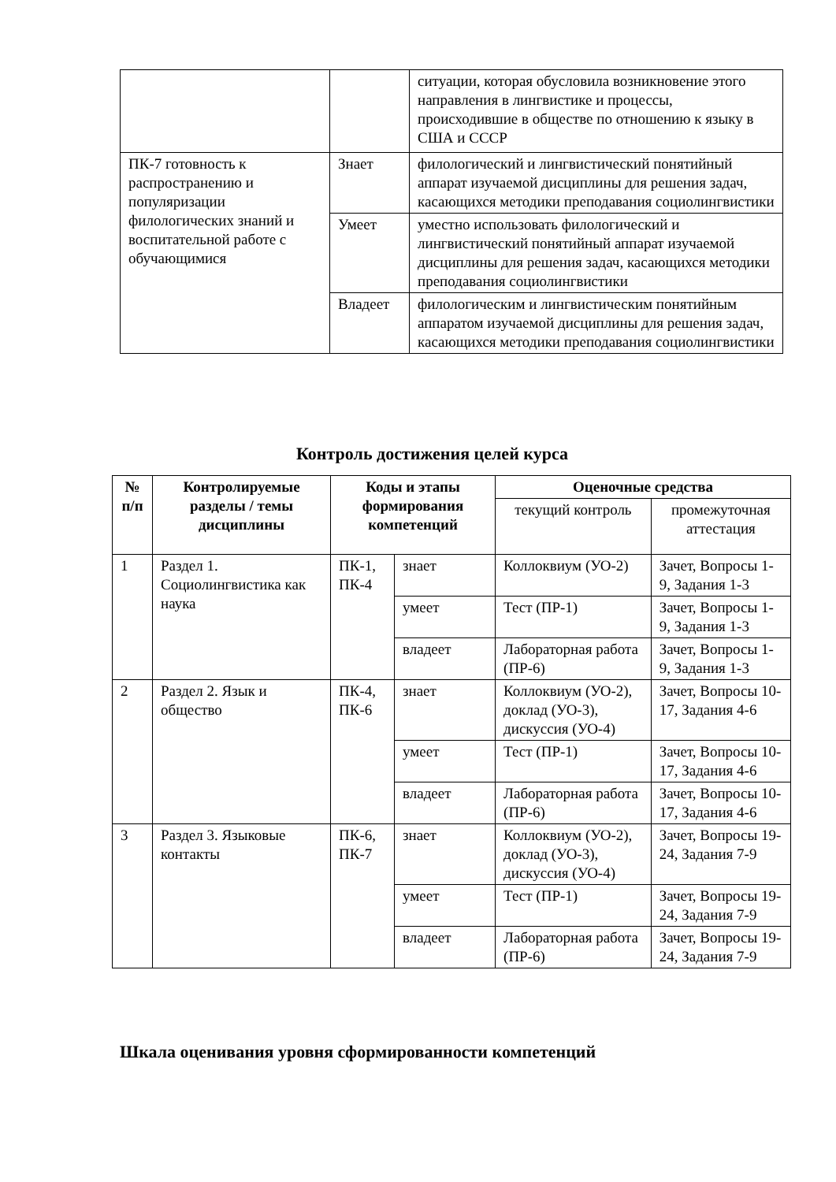| | | ситуации, которая обусловила возникновение этого направления в лингвистике и процессы, происходившие в обществе по отношению к языку в США и СССР |
| ПК-7 готовность к распространению и популяризации филологических знаний и воспитательной работе с обучающимися | Знает | филологический и лингвистический понятийный аппарат изучаемой дисциплины для решения задач, касающихся методики преподавания социолингвистики |
| | Умеет | уместно использовать филологический и лингвистический понятийный аппарат изучаемой дисциплины для решения задач, касающихся методики преподавания социолингвистики |
| | Владеет | филологическим и лингвистическим понятийным аппаратом изучаемой дисциплины для решения задач, касающихся методики преподавания социолингвистики |
Контроль достижения целей курса
| № п/п | Контролируемые разделы / темы дисциплины | Коды и этапы формирования компетенций | | Оценочные средства | |
| --- | --- | --- | --- | --- | --- |
| | | | | текущий контроль | промежуточная аттестация |
| 1 | Раздел 1. Социолингвистика как наука | ПК-1, ПК-4 | знает | Коллоквиум (УО-2) | Зачет, Вопросы 1-9, Задания 1-3 |
| | | | умеет | Тест (ПР-1) | Зачет, Вопросы 1-9, Задания 1-3 |
| | | | владеет | Лабораторная работа (ПР-6) | Зачет, Вопросы 1-9, Задания 1-3 |
| 2 | Раздел 2. Язык и общество | ПК-4, ПК-6 | знает | Коллоквиум (УО-2), доклад (УО-3), дискуссия (УО-4) | Зачет, Вопросы 10-17, Задания 4-6 |
| | | | умеет | Тест (ПР-1) | Зачет, Вопросы 10-17, Задания 4-6 |
| | | | владеет | Лабораторная работа (ПР-6) | Зачет, Вопросы 10-17, Задания 4-6 |
| 3 | Раздел 3. Языковые контакты | ПК-6, ПК-7 | знает | Коллоквиум (УО-2), доклад (УО-3), дискуссия (УО-4) | Зачет, Вопросы 19-24, Задания 7-9 |
| | | | умеет | Тест (ПР-1) | Зачет, Вопросы 19-24, Задания 7-9 |
| | | | владеет | Лабораторная работа (ПР-6) | Зачет, Вопросы 19-24, Задания 7-9 |
Шкала оценивания уровня сформированности компетенций